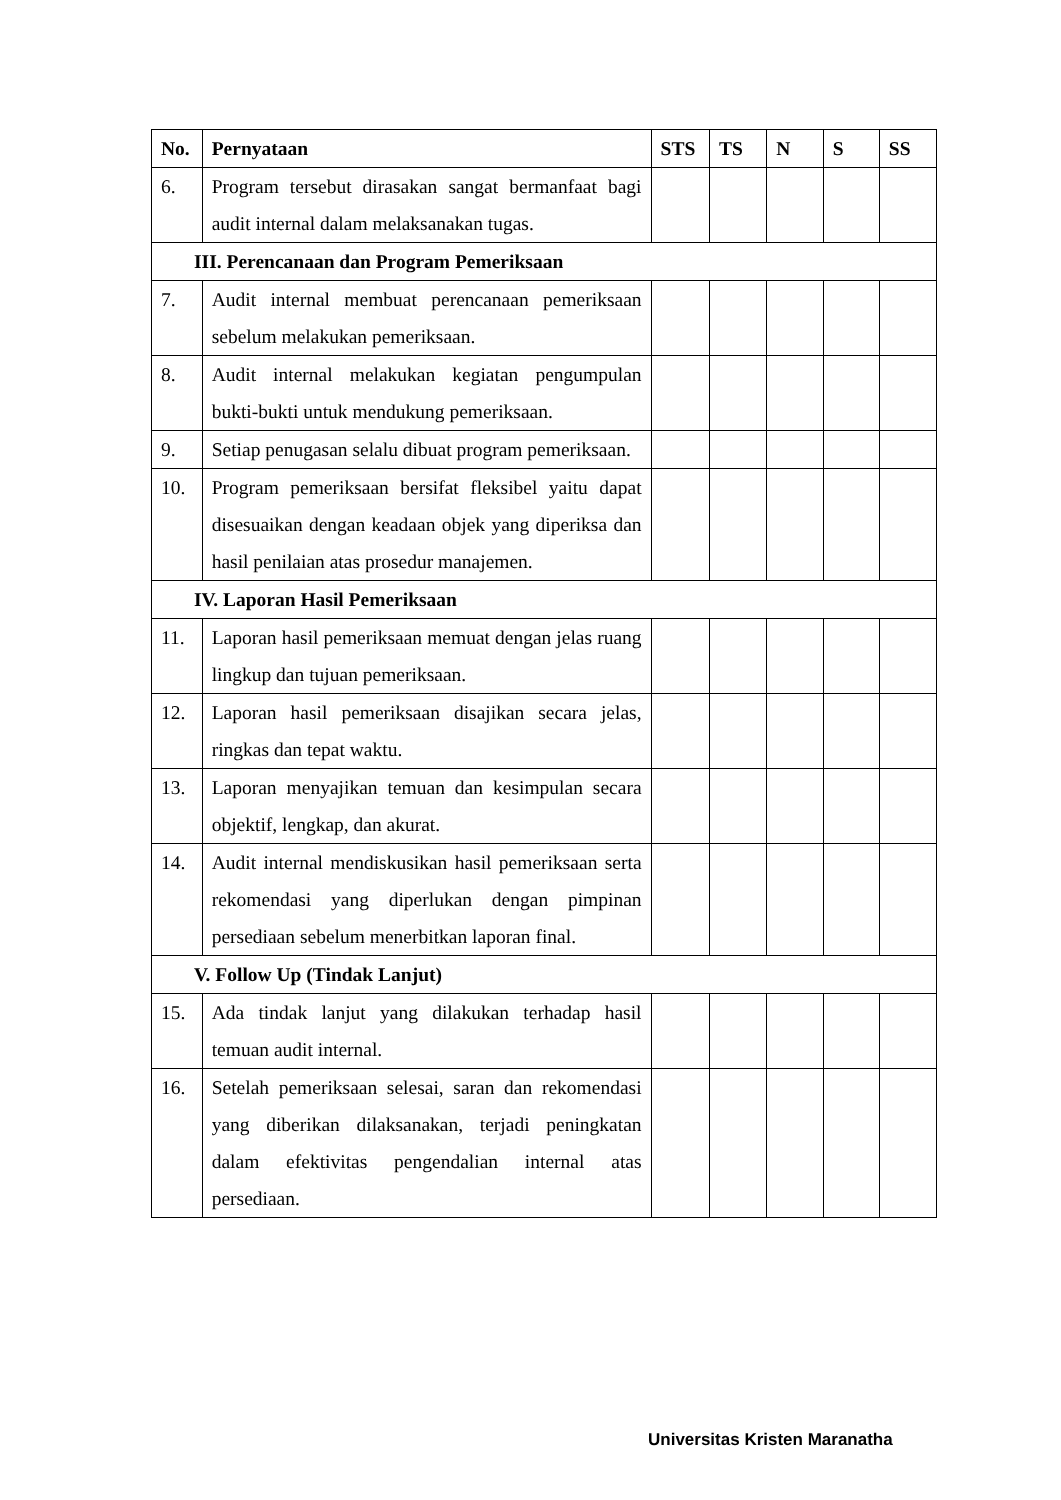| No. | Pernyataan | STS | TS | N | S | SS |
| --- | --- | --- | --- | --- | --- | --- |
| 6. | Program tersebut dirasakan sangat bermanfaat bagi audit internal dalam melaksanakan tugas. | | | | | |
| III. Perencanaan dan Program Pemeriksaan | | | | | | |
| 7. | Audit internal membuat perencanaan pemeriksaan sebelum melakukan pemeriksaan. | | | | | |
| 8. | Audit internal melakukan kegiatan pengumpulan bukti-bukti untuk mendukung pemeriksaan. | | | | | |
| 9. | Setiap penugasan selalu dibuat program pemeriksaan. | | | | | |
| 10. | Program pemeriksaan bersifat fleksibel yaitu dapat disesuaikan dengan keadaan objek yang diperiksa dan hasil penilaian atas prosedur manajemen. | | | | | |
| IV. Laporan Hasil Pemeriksaan | | | | | | |
| 11. | Laporan hasil pemeriksaan memuat dengan jelas ruang lingkup dan tujuan pemeriksaan. | | | | | |
| 12. | Laporan hasil pemeriksaan disajikan secara jelas, ringkas dan tepat waktu. | | | | | |
| 13. | Laporan menyajikan temuan dan kesimpulan secara objektif, lengkap, dan akurat. | | | | | |
| 14. | Audit internal mendiskusikan hasil pemeriksaan serta rekomendasi yang diperlukan dengan pimpinan persediaan sebelum menerbitkan laporan final. | | | | | |
| V. Follow Up (Tindak Lanjut) | | | | | | |
| 15. | Ada tindak lanjut yang dilakukan terhadap hasil temuan audit internal. | | | | | |
| 16. | Setelah pemeriksaan selesai, saran dan rekomendasi yang diberikan dilaksanakan, terjadi peningkatan dalam efektivitas pengendalian internal atas persediaan. | | | | | |
Universitas Kristen Maranatha